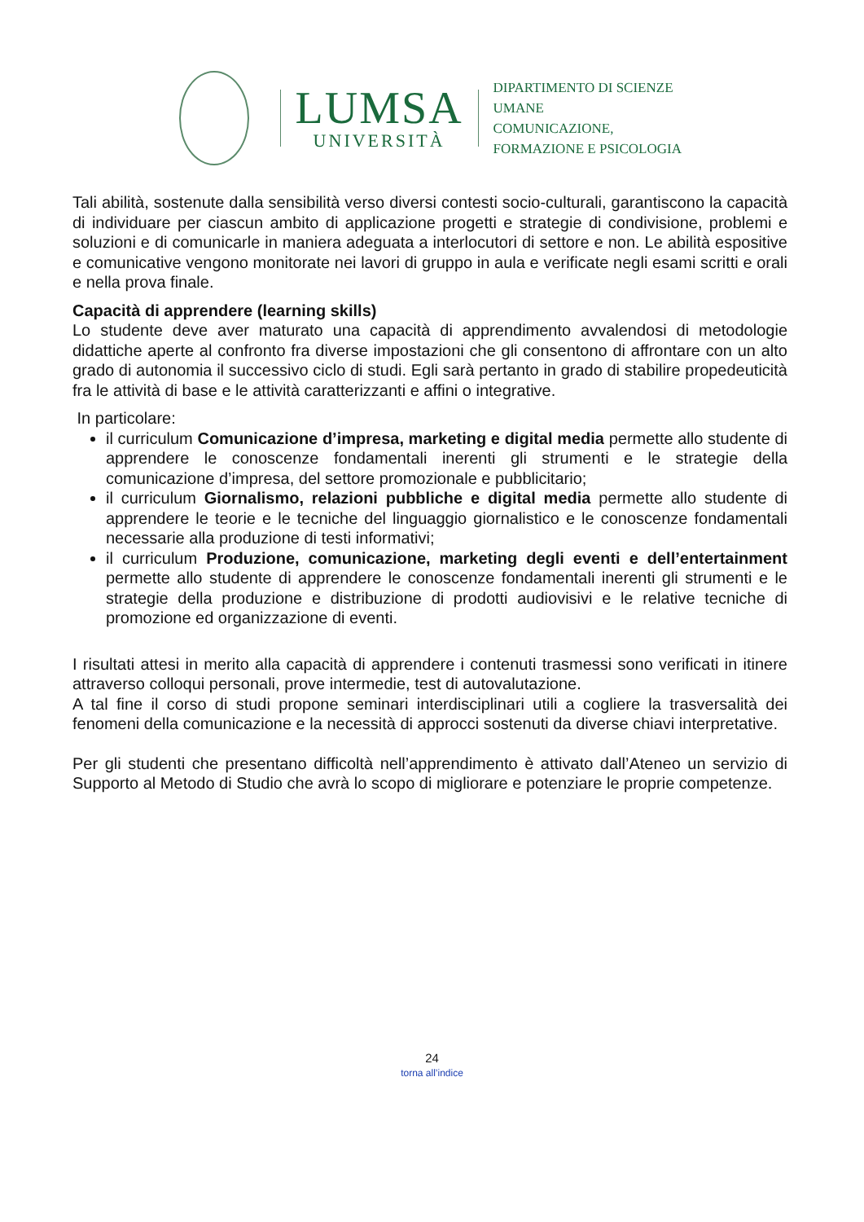LUMSA
UNIVERSITÀ
DIPARTIMENTO DI SCIENZE UMANE
COMUNICAZIONE,
FORMAZIONE E PSICOLOGIA
Tali abilità, sostenute dalla sensibilità verso diversi contesti socio-culturali, garantiscono la capacità di individuare per ciascun ambito di applicazione progetti e strategie di condivisione, problemi e soluzioni e di comunicarle in maniera adeguata a interlocutori di settore e non. Le abilità espositive e comunicative vengono monitorate nei lavori di gruppo in aula e verificate negli esami scritti e orali e nella prova finale.
Capacità di apprendere (learning skills)
Lo studente deve aver maturato una capacità di apprendimento avvalendosi di metodologie didattiche aperte al confronto fra diverse impostazioni che gli consentono di affrontare con un alto grado di autonomia il successivo ciclo di studi. Egli sarà pertanto in grado di stabilire propedeuticità fra le attività di base e le attività caratterizzanti e affini o integrative.
In particolare:
il curriculum Comunicazione d’impresa, marketing e digital media permette allo studente di apprendere le conoscenze fondamentali inerenti gli strumenti e le strategie della comunicazione d’impresa, del settore promozionale e pubblicitario;
il curriculum Giornalismo, relazioni pubbliche e digital media permette allo studente di apprendere le teorie e le tecniche del linguaggio giornalistico e le conoscenze fondamentali necessarie alla produzione di testi informativi;
il curriculum Produzione, comunicazione, marketing degli eventi e dell’entertainment permette allo studente di apprendere le conoscenze fondamentali inerenti gli strumenti e le strategie della produzione e distribuzione di prodotti audiovisivi e le relative tecniche di promozione ed organizzazione di eventi.
I risultati attesi in merito alla capacità di apprendere i contenuti trasmessi sono verificati in itinere attraverso colloqui personali, prove intermedie, test di autovalutazione.
A tal fine il corso di studi propone seminari interdisciplinari utili a cogliere la trasversalità dei fenomeni della comunicazione e la necessità di approcci sostenuti da diverse chiavi interpretative.
Per gli studenti che presentano difficoltà nell’apprendimento è attivato dall’Ateneo un servizio di Supporto al Metodo di Studio che avrà lo scopo di migliorare e potenziare le proprie competenze.
24
torna all’indice